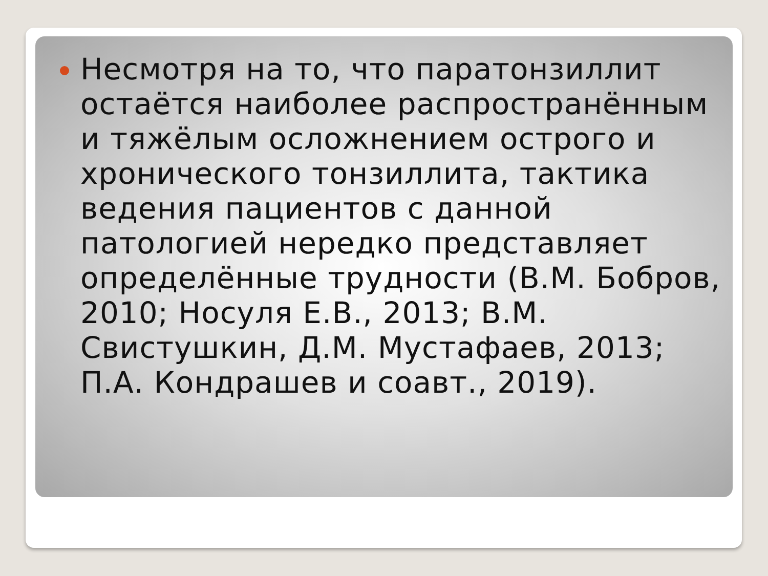Несмотря на то, что паратонзиллит остаётся наиболее распространённым и тяжёлым осложнением острого и хронического тонзиллита, тактика ведения пациентов с данной патологией нередко представляет определённые трудности (В.М. Бобров, 2010; Носуля Е.В., 2013; В.М. Свистушкин, Д.М. Мустафаев, 2013; П.А. Кондрашев и соавт., 2019).